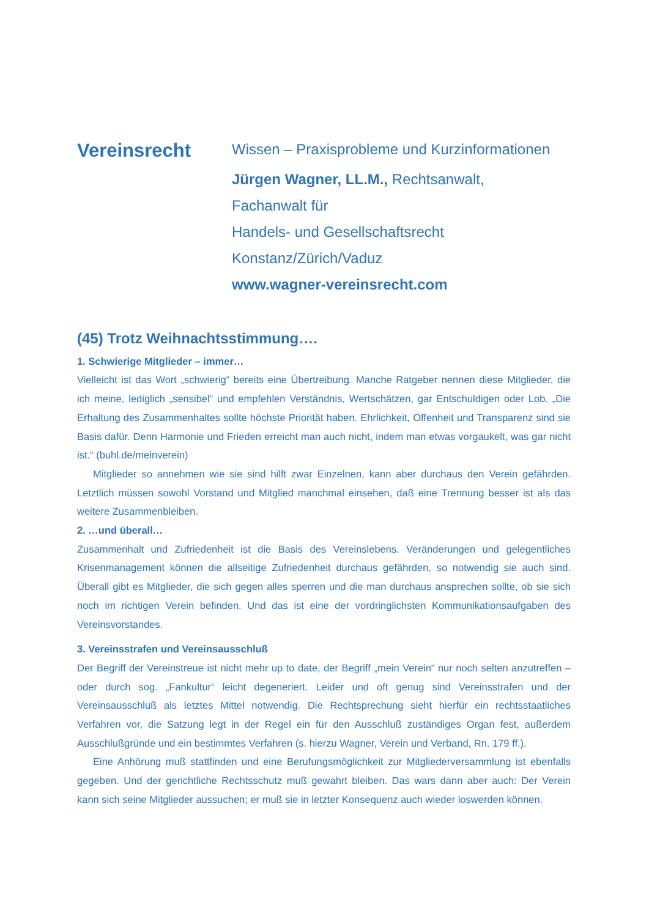Vereinsrecht
Wissen – Praxisprobleme und Kurzinformationen
Jürgen Wagner, LL.M., Rechtsanwalt,
Fachanwalt für
Handels- und Gesellschaftsrecht
Konstanz/Zürich/Vaduz
www.wagner-vereinsrecht.com
(45) Trotz Weihnachtsstimmung….
1. Schwierige Mitglieder – immer…
Vielleicht ist das Wort „schwierig“ bereits eine Übertreibung. Manche Ratgeber nennen diese Mitglieder, die ich meine, lediglich „sensibel“ und empfehlen Verständnis, Wertschätzen, gar Entschuldigen oder Lob. „Die Erhaltung des Zusammenhaltes sollte höchste Priorität haben. Ehrlichkeit, Offenheit und Transparenz sind sie Basis dafür. Denn Harmonie und Frieden erreicht man auch nicht, indem man etwas vorgaukelt, was gar nicht ist.“ (buhl.de/meinverein)
Mitglieder so annehmen wie sie sind hilft zwar Einzelnen, kann aber durchaus den Verein gefährden. Letztlich müssen sowohl Vorstand und Mitglied manchmal einsehen, daß eine Trennung besser ist als das weitere Zusammenbleiben.
2. …und überall…
Zusammenhalt und Zufriedenheit ist die Basis des Vereinslebens. Veränderungen und gelegentliches Krisenmanagement können die allseitige Zufriedenheit durchaus gefährden, so notwendig sie auch sind. Überall gibt es Mitglieder, die sich gegen alles sperren und die man durchaus ansprechen sollte, ob sie sich noch im richtigen Verein befinden. Und das ist eine der vordringlichsten Kommunikationsaufgaben des Vereinsvorstandes.
3. Vereinsstrafen und Vereinsausschluß
Der Begriff der Vereinstreue ist nicht mehr up to date, der Begriff „mein Verein“ nur noch selten anzutreffen – oder durch sog. „Fankultur“ leicht degeneriert. Leider und oft genug sind Vereinsstrafen und der Vereinsausschluß als letztes Mittel notwendig. Die Rechtsprechung sieht hierfür ein rechtsstaatliches Verfahren vor, die Satzung legt in der Regel ein für den Ausschluß zuständiges Organ fest, außerdem Ausschlußgründe und ein bestimmtes Verfahren (s. hierzu Wagner, Verein und Verband, Rn. 179 ff.).
Eine Anhörung muß stattfinden und eine Berufungsmöglichkeit zur Mitgliederversammlung ist ebenfalls gegeben. Und der gerichtliche Rechtsschutz muß gewahrt bleiben. Das wars dann aber auch: Der Verein kann sich seine Mitglieder aussuchen; er muß sie in letzter Konsequenz auch wieder loswerden können.